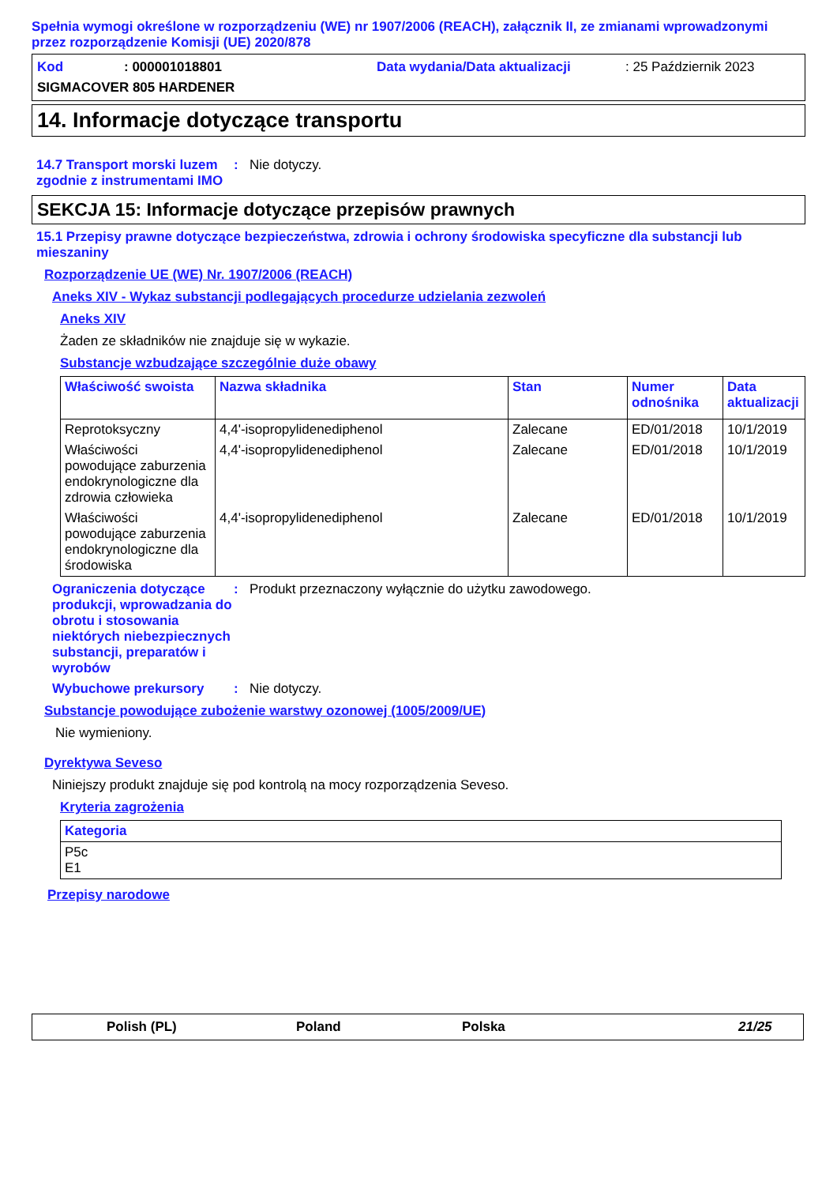Spełnia wymogi określone w rozporządzeniu (WE) nr 1907/2006 (REACH), załącznik II, ze zmianami wprowadzonymi przez rozporządzenie Komisji (UE) 2020/878
Kod: 000001018801 Data wydania/Data aktualizacji: 25 Październik 2023
SIGMACOVER 805 HARDENER
14. Informacje dotyczące transportu
14.7 Transport morski luzem zgodnie z instrumentami IMO
: Nie dotyczy.
SEKCJA 15: Informacje dotyczące przepisów prawnych
15.1 Przepisy prawne dotyczące bezpieczeństwa, zdrowia i ochrony środowiska specyficzne dla substancji lub mieszaniny
Rozporządzenie UE (WE) Nr. 1907/2006 (REACH)
Aneks XIV - Wykaz substancji podlegających procedurze udzielania zezwoleń
Aneks XIV
Żaden ze składników nie znajduje się w wykazie.
Substancje wzbudzające szczególnie duże obawy
| Właściwość swoista | Nazwa składnika | Stan | Numer odnośnika | Data aktualizacji |
| --- | --- | --- | --- | --- |
| Reprotoksyczny | 4,4'-isopropylidenediphenol | Zalecane | ED/01/2018 | 10/1/2019 |
| Właściwości powodujące zaburzenia endokrynologiczne dla zdrowia człowieka | 4,4'-isopropylidenediphenol | Zalecane | ED/01/2018 | 10/1/2019 |
| Właściwości powodujące zaburzenia endokrynologiczne dla środowiska | 4,4'-isopropylidenediphenol | Zalecane | ED/01/2018 | 10/1/2019 |
Ograniczenia dotyczące produkcji, wprowadzania do obrotu i stosowania niektórych niebezpiecznych substancji, preparatów i wyrobów
: Produkt przeznaczony wyłącznie do użytku zawodowego.
Wybuchowe prekursory : Nie dotyczy.
Substancje powodujące zubożenie warstwy ozonowej (1005/2009/UE)
Nie wymieniony.
Dyrektywa Seveso
Niniejszy produkt znajduje się pod kontrolą na mocy rozporządzenia Seveso.
Kryteria zagrożenia
| Kategoria |
| --- |
| P5c E1 |
Przepisy narodowe
Polish (PL) Poland Polska 21/25